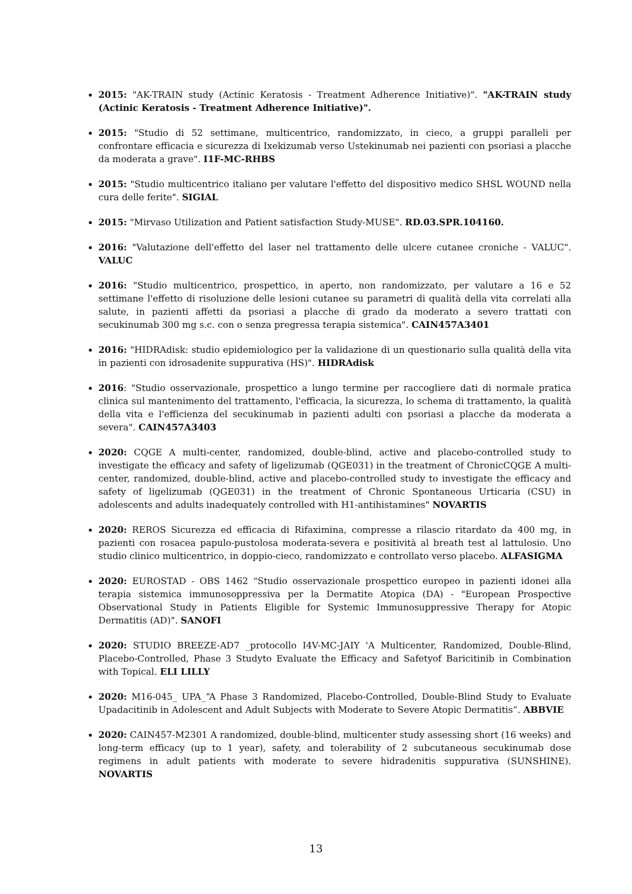2015: "AK-TRAIN study (Actinic Keratosis - Treatment Adherence Initiative)". "AK-TRAIN study (Actinic Keratosis - Treatment Adherence Initiative)".
2015: "Studio di 52 settimane, multicentrico, randomizzato, in cieco, a gruppi paralleli per confrontare efficacia e sicurezza di Ixekizumab verso Ustekinumab nei pazienti con psoriasi a placche da moderata a grave". I1F-MC-RHBS
2015: "Studio multicentrico italiano per valutare l'effetto del dispositivo medico SHSL WOUND nella cura delle ferite". SIGIAL
2015: "Mirvaso Utilization and Patient satisfaction Study-MUSE". RD.03.SPR.104160.
2016: "Valutazione dell'effetto del laser nel trattamento delle ulcere cutanee croniche - VALUC". VALUC
2016: "Studio multicentrico, prospettico, in aperto, non randomizzato, per valutare a 16 e 52 settimane l'effetto di risoluzione delle lesioni cutanee su parametri di qualità della vita correlati alla salute, in pazienti affetti da psoriasi a placche di grado da moderato a severo trattati con secukinumab 300 mg s.c. con o senza pregressa terapia sistemica". CAIN457A3401
2016: "HIDRAdisk: studio epidemiologico per la validazione di un questionario sulla qualità della vita in pazienti con idrosadenite suppurativa (HS)". HIDRAdisk
2016: "Studio osservazionale, prospettico a lungo termine per raccogliere dati di normale pratica clinica sul mantenimento del trattamento, l'efficacia, la sicurezza, lo schema di trattamento, la qualità della vita e l'efficienza del secukinumab in pazienti adulti con psoriasi a placche da moderata a severa". CAIN457A3403
2020: CQGE A multi-center, randomized, double-blind, active and placebo-controlled study to investigate the efficacy and safety of ligelizumab (QGE031) in the treatment of ChronicCQGE A multi-center, randomized, double-blind, active and placebo-controlled study to investigate the efficacy and safety of ligelizumab (QGE031) in the treatment of Chronic Spontaneous Urticaria (CSU) in adolescents and adults inadequately controlled with H1-antihistamines" NOVARTIS
2020: REROS Sicurezza ed efficacia di Rifaximina, compresse a rilascio ritardato da 400 mg, in pazienti con rosacea papulo-pustolosa moderata-severa e positività al breath test al lattulosio. Uno studio clinico multicentrico, in doppio-cieco, randomizzato e controllato verso placebo. ALFASIGMA
2020: EUROSTAD - OBS 1462 "Studio osservazionale prospettico europeo in pazienti idonei alla terapia sistemica immunosoppressiva per la Dermatite Atopica (DA) - "European Prospective Observational Study in Patients Eligible for Systemic Immunosuppressive Therapy for Atopic Dermatitis (AD)". SANOFI
2020: STUDIO BREEZE-AD7 _protocollo I4V-MC-JAIY 'A Multicenter, Randomized, Double-Blind, Placebo-Controlled, Phase 3 Studyto Evaluate the Efficacy and Safetyof Baricitinib in Combination with Topical. ELI LILLY
2020: M16-045_ UPA_“A Phase 3 Randomized, Placebo-Controlled, Double-Blind Study to Evaluate Upadacitinib in Adolescent and Adult Subjects with Moderate to Severe Atopic Dermatitis”. ABBVIE
2020: CAIN457-M2301 A randomized, double-blind, multicenter study assessing short (16 weeks) and long-term efficacy (up to 1 year), safety, and tolerability of 2 subcutaneous secukinumab dose regimens in adult patients with moderate to severe hidradenitis suppurativa (SUNSHINE). NOVARTIS
13